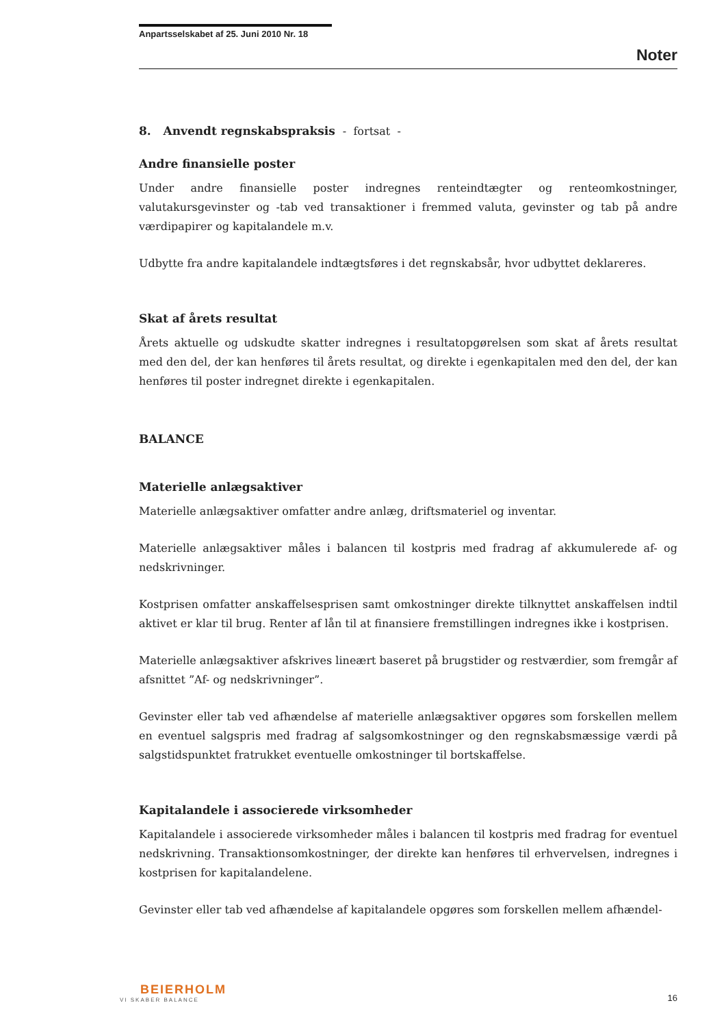Anpartsselskabet af 25. Juni 2010 Nr. 18
Noter
8. Anvendt regnskabspraksis - fortsat -
Andre finansielle poster
Under andre finansielle poster indregnes renteindtægter og renteomkostninger, valutakursgevinster og -tab ved transaktioner i fremmed valuta, gevinster og tab på andre værdipapirer og kapitalandele m.v.
Udbytte fra andre kapitalandele indtægtsføres i det regnskabsår, hvor udbyttet deklareres.
Skat af årets resultat
Årets aktuelle og udskudte skatter indregnes i resultatopgørelsen som skat af årets resultat med den del, der kan henføres til årets resultat, og direkte i egenkapitalen med den del, der kan henføres til poster indregnet direkte i egenkapitalen.
BALANCE
Materielle anlægsaktiver
Materielle anlægsaktiver omfatter andre anlæg, driftsmateriel og inventar.
Materielle anlægsaktiver måles i balancen til kostpris med fradrag af akkumulerede af- og nedskrivninger.
Kostprisen omfatter anskaffelsesprisen samt omkostninger direkte tilknyttet anskaffelsen indtil aktivet er klar til brug. Renter af lån til at finansiere fremstillingen indregnes ikke i kostprisen.
Materielle anlægsaktiver afskrives lineært baseret på brugstider og restværdier, som fremgår af afsnittet ”Af- og nedskrivninger”.
Gevinster eller tab ved afhændelse af materielle anlægsaktiver opgøres som forskellen mellem en eventuel salgspris med fradrag af salgsomkostninger og den regnskabsmæssige værdi på salgstidspunktet fratrukket eventuelle omkostninger til bortskaffelse.
Kapitalandele i associerede virksomheder
Kapitalandele i associerede virksomheder måles i balancen til kostpris med fradrag for eventuel nedskrivning. Transaktionsomkostninger, der direkte kan henføres til erhvervelsen, indregnes i kostprisen for kapitalandelene.
Gevinster eller tab ved afhændelse af kapitalandele opgøres som forskellen mellem afhændel-
BEIERHOLM
VI SKABER BALANCE
16